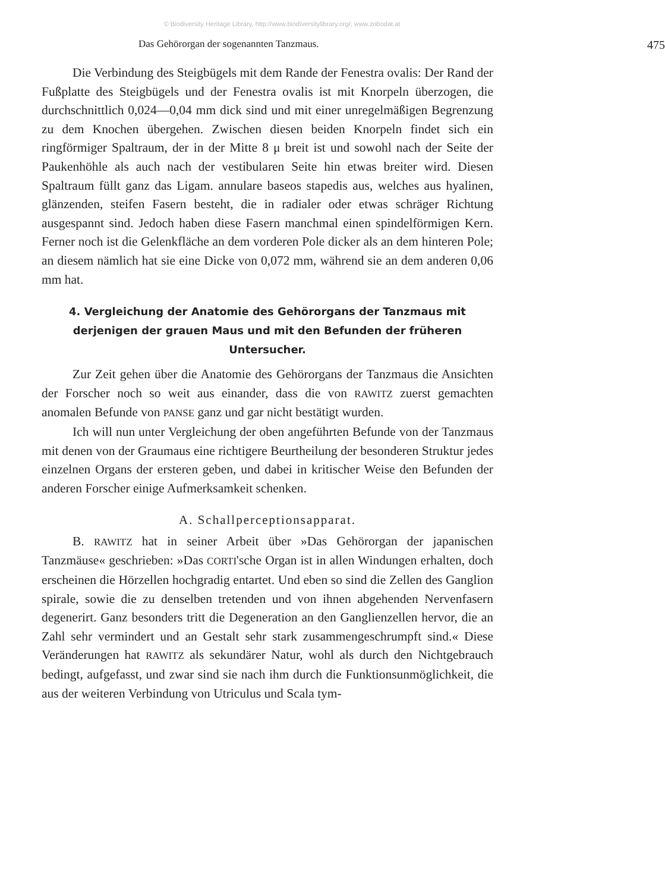© Biodiversity Heritage Library, http://www.biodiversitylibrary.org/; www.zobodat.at
Das Gehörorgan der sogenannten Tanzmaus. 475
Die Verbindung des Steigbügels mit dem Rande der Fenestra ovalis: Der Rand der Fußplatte des Steigbügels und der Fenestra ovalis ist mit Knorpeln überzogen, die durchschnittlich 0,024—0,04 mm dick sind und mit einer unregelmäßigen Begrenzung zu dem Knochen übergehen. Zwischen diesen beiden Knorpeln findet sich ein ringförmiger Spaltraum, der in der Mitte 8 μ breit ist und sowohl nach der Seite der Paukenhöhle als auch nach der vestibularen Seite hin etwas breiter wird. Diesen Spaltraum füllt ganz das Ligam. annulare baseos stapedis aus, welches aus hyalinen, glänzenden, steifen Fasern besteht, die in radialer oder etwas schräger Richtung ausgespannt sind. Jedoch haben diese Fasern manchmal einen spindelförmigen Kern. Ferner noch ist die Gelenkfläche an dem vorderen Pole dicker als an dem hinteren Pole; an diesem nämlich hat sie eine Dicke von 0,072 mm, während sie an dem anderen 0,06 mm hat.
4. Vergleichung der Anatomie des Gehörorgans der Tanzmaus mit derjenigen der grauen Maus und mit den Befunden der früheren Untersucher.
Zur Zeit gehen über die Anatomie des Gehörorgans der Tanzmaus die Ansichten der Forscher noch so weit aus einander, dass die von RAWITZ zuerst gemachten anomalen Befunde von PANSE ganz und gar nicht bestätigt wurden.
Ich will nun unter Vergleichung der oben angeführten Befunde von der Tanzmaus mit denen von der Graumaus eine richtigere Beurtheilung der besonderen Struktur jedes einzelnen Organs der ersteren geben, und dabei in kritischer Weise den Befunden der anderen Forscher einige Aufmerksamkeit schenken.
A. Schallperceptionsapparat.
B. RAWITZ hat in seiner Arbeit über »Das Gehörorgan der japanischen Tanzmäuse« geschrieben: »Das CORTI'sche Organ ist in allen Windungen erhalten, doch erscheinen die Hörzellen hochgradig entartet. Und eben so sind die Zellen des Ganglion spirale, sowie die zu denselben tretenden und von ihnen abgehenden Nervenfasern degenerirt. Ganz besonders tritt die Degeneration an den Ganglienzellen hervor, die an Zahl sehr vermindert und an Gestalt sehr stark zusammengeschrumpft sind.« Diese Veränderungen hat RAWITZ als sekundärer Natur, wohl als durch den Nichtgebrauch bedingt, aufgefasst, und zwar sind sie nach ihm durch die Funktionsunmöglichkeit, die aus der weiteren Verbindung von Utriculus und Scala tym-